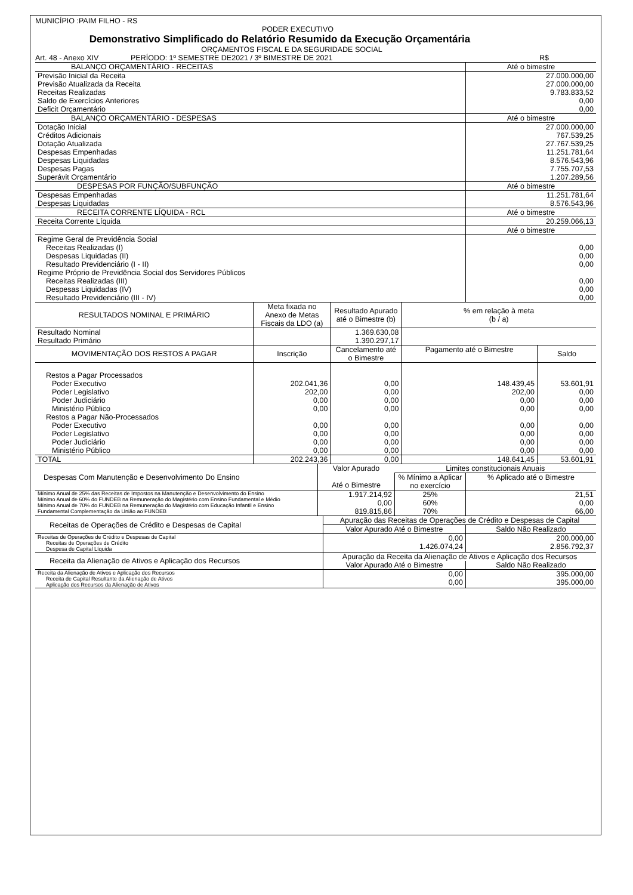MUNICÍPIO :PAIM FILHO - RS
PODER EXECUTIVO
Demonstrativo Simplificado do Relatório Resumido da Execução Orçamentária
ORÇAMENTOS FISCAL E DA SEGURIDADE SOCIAL
Art. 48 - Anexo XIV PERÍODO: 1º SEMESTRE DE2021 / 3º BIMESTRE DE 2021 R$
| BALANÇO ORÇAMENTÁRIO - RECEITAS | Até o bimestre |
| --- | --- |
| Previsão Inicial da Receita Previsão Atualizada da Receita Receitas Realizadas Saldo de Exercícios Anteriores Deficit Orçamentário | 27.000.000,00 27.000.000,00 9.783.833,52 0,00 0,00 |
| BALANÇO ORÇAMENTÁRIO - DESPESAS | Até o bimestre |
| Dotação Inicial Créditos Adicionais Dotação Atualizada Despesas Empenhadas Despesas Liquidadas Despesas Pagas Superávit Orçamentário | 27.000.000,00 767.539,25 27.767.539,25 11.251.781,64 8.576.543,96 7.755.707,53 1.207.289,56 |
| DESPESAS POR FUNÇÃO/SUBFUNÇÃO | Até o bimestre |
| Despesas Empenhadas Despesas Liquidadas | 11.251.781,64 8.576.543,96 |
| RECEITA CORRENTE LÍQUIDA - RCL | Até o bimestre |
| Receita Corrente Líquida | 20.259.066,13 |
| | Até o bimestre |
| Regime Geral de Previdência Social Receitas Realizadas (I) Despesas Liquidadas (II) Resultado Previdenciário (I - II) Regime Próprio de Previdência Social dos Servidores Públicos Receitas Realizadas (III) Despesas Liquidadas (IV) Resultado Previdenciário (III - IV) | 0,00 0,00 0,00 0,00 0,00 0,00 |
| RESULTADOS NOMINAL E PRIMÁRIO | Meta fixada no Anexo de Metas Fiscais da LDO (a) | Resultado Apurado até o Bimestre (b) | % em relação à meta (b / a) | |
| --- | --- | --- | --- | --- |
| Resultado Nominal Resultado Primário | | 1.369.630,08 1.390.297,17 | | |
| MOVIMENTAÇÃO DOS RESTOS A PAGAR | Inscrição | Cancelamento até o Bimestre | Pagamento até o Bimestre | Saldo |
| Restos a Pagar Processados Poder Executivo Poder Legislativo Poder Judiciário Ministério Público Restos a Pagar Não-Processados Poder Executivo Poder Legislativo Poder Judiciário Ministério Público | 202.041,36 202,00 0,00 0,00 0,00 0,00 0,00 0,00 | 0,00 0,00 0,00 0,00 0,00 0,00 0,00 0,00 | 148.439,45 202,00 0,00 0,00 0,00 0,00 0,00 0,00 | 53.601,91 0,00 0,00 0,00 0,00 0,00 0,00 0,00 |
| TOTAL | 202.243,36 | 0,00 | 148.641,45 | 53.601,91 |
| Despesas Com Manutenção e Desenvolvimento Do Ensino | Valor Apurado Até o Bimestre | Limites constitucionais Anuais | |
| --- | --- | --- | --- |
| | | % Mínimo a Aplicar no exercício | % Aplicado até o Bimestre |
| Mínimo Anual de 25% das Receitas de Impostos na Manutenção e Desenvolvimento do Ensino Mínimo Anual de 60% do FUNDEB na Remuneração do Magistério com Ensino Fundamental e Médio Mínimo Anual de 70% do FUNDEB na Remuneração do Magistério com Educação Infantil e Ensino Fundamental Complementação da União ao FUNDEB | 1.917.214,92 0,00 819.815,86 | 25% 60% 70% | 21,51 0,00 66,00 |
| Receitas de Operações de Crédito e Despesas de Capital | Apuração das Receitas de Operações de Crédito e Despesas de Capital | |
| --- | --- | --- |
| | Valor Apurado Até o Bimestre | Saldo Não Realizado |
| Receitas de Operações de Crédito e Despesas de Capital Receitas de Operações de Crédito Despesa de Capital Líquida | 0,00 1.426.074,24 | 200.000,00 2.856.792,37 |
| Receita da Alienação de Ativos e Aplicação dos Recursos | Apuração da Receita da Alienação de Ativos e Aplicação dos Recursos | |
| | Valor Apurado Até o Bimestre | Saldo Não Realizado |
| Receita da Alienação de Ativos e Aplicação dos Recursos Receita de Capital Resultante da Alienação de Ativos Aplicação dos Recursos da Alienação de Ativos | 0,00 0,00 | 395.000,00 395.000,00 |